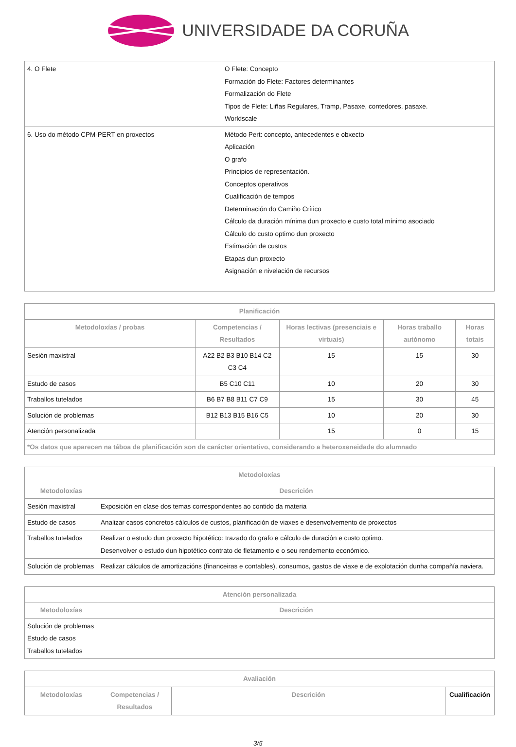UNIVERSIDADE DA CORUÑA
| 4. O Flete | O Flete: Concepto Formación do Flete: Factores determinantes Formalización do Flete Tipos de Flete: Liñas Regulares, Tramp, Pasaxe, contedores, pasaxe. Worldscale |
| 6. Uso do método CPM-PERT en proxectos | Método Pert: concepto, antecedentes e obxecto Aplicación O grafo Principios de representación. Conceptos operativos Cualificación de tempos Determinación do Camiño Crítico Cálculo da duración mínima dun proxecto e custo total mínimo asociado Cálculo do custo optimo dun proxecto Estimación de custos Etapas dun proxecto Asignación e nivelación de recursos |
| Planificación | | | | |
| --- | --- | --- | --- | --- |
| Metodoloxías / probas | Competencias / Resultados | Horas lectivas (presenciais e virtuais) | Horas traballo autónomo | Horas totais |
| Sesión maxistral | A22 B2 B3 B10 B14 C2 C3 C4 | 15 | 15 | 30 |
| Estudo de casos | B5 C10 C11 | 10 | 20 | 30 |
| Traballos tutelados | B6 B7 B8 B11 C7 C9 | 15 | 30 | 45 |
| Solución de problemas | B12 B13 B15 B16 C5 | 10 | 20 | 30 |
| Atención personalizada | | 15 | 0 | 15 |
| *Os datos que aparecen na táboa de planificación son de carácter orientativo, considerando a heteroxeneidade do alumnado | | | | |
| Metodoloxías | |
| --- | --- |
| Metodoloxías | Descrición |
| Sesión maxistral | Exposición en clase dos temas correspondentes ao contido da materia |
| Estudo de casos | Analizar casos concretos cálculos de custos, planificación de viaxes e desenvolvemento de proxectos |
| Traballos tutelados | Realizar o estudo dun proxecto hipotético: trazado do grafo e cálculo de duración e custo optimo. Desenvolver o estudo dun hipotético contrato de fletamento e o seu rendemento económico. |
| Solución de problemas | Realizar cálculos de amortizacións (financeiras e contables), consumos, gastos de viaxe e de explotación dunha compañía naviera. |
| Atención personalizada | |
| --- | --- |
| Metodoloxías | Descrición |
| Solución de problemas Estudo de casos Traballos tutelados | |
| Avaliación | | | |
| --- | --- | --- | --- |
| Metodoloxías | Competencias / Resultados | Descrición | Cualificación |
3/5